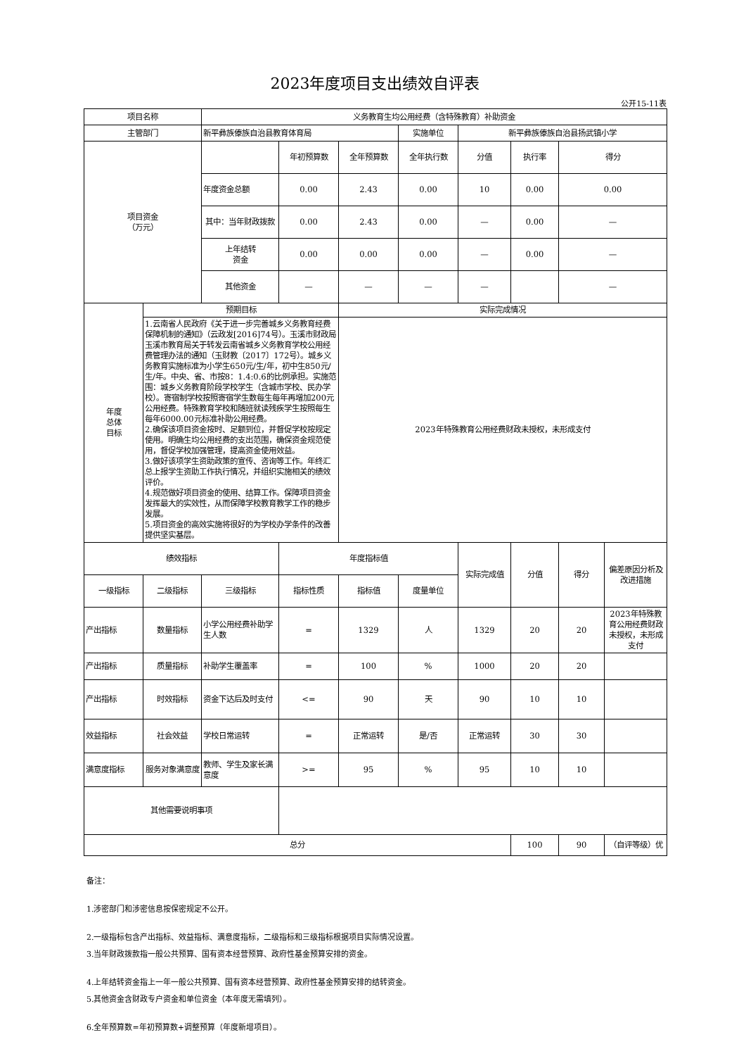2023年度项目支出绩效自评表
公开15-11表
| 项目名称 | | 义务教育生均公用经费（含特殊教育）补助资金 | | | | | | | |
| 主管部门 | | 新平彝族傣族自治县教育体育局 | | | 实施单位 | 新平彝族傣族自治县扬武镇小学 | | | |
| 项目资金 （万元） | | | 年初预算数 | 全年预算数 | 全年执行数 | 分值 | 执行率 | 得分 | |
| | | 年度资金总额 | 0.00 | 2.43 | 0.00 | 10 | 0.00 | 0.00 | |
| | | 其中：当年财政拨款 | 0.00 | 2.43 | 0.00 | — | 0.00 | — | |
| | | 上年结转 资金 | 0.00 | 0.00 | 0.00 | — | 0.00 | — | |
| | | 其他资金 | — | — | — | — | | — | |
| 年度 总体 目标 | 预期目标 | | | 实际完成情况 | | | | | |
| | 1.云南省人民政府《关于进一步完善城乡义务教育经费保障机制的通知》（云政发[2016]74号）。玉溪市财政局玉溪市教育局关于转发云南省城乡义务教育学校公用经费管理办法的通知（玉财教〔2017〕172号）。城乡义务教育实施标准为小学生650元/生/年，初中生850元/生/年。中央、省、市按8：1.4:0.6的比例承担。实施范围：城乡义务教育阶段学校学生（含城市学校、民办学校）。寄宿制学校按照寄宿学生数每生每年再增加200元公用经费。特殊教育学校和随班就读残疾学生按照每生每年6000.00元标准补助公用经费。 2.确保该项目资金按时、足额到位，并督促学校按规定使用。明确生均公用经费的支出范围，确保资金规范使用，督促学校加强管理，提高资金使用效益。 3.做好该项学生资助政策的宣传、咨询等工作。年终汇总上报学生资助工作执行情况，并组织实施相关的绩效评价。 4.规范做好项目资金的使用、结算工作。保障项目资金发挥最大的实效性，从而保障学校教育教学工作的稳步发展。 5.项目资金的高效实施将很好的为学校办学条件的改善提供坚实基层。 | | | 2023年特殊教育公用经费财政未授权，未形成支付 | | | | | |
| 绩效指标 | | | 年度指标值 | | | 实际完成值 | 分值 | 得分 | 偏差原因分析及改进措施 |
| 一级指标 | 二级指标 | 三级指标 | 指标性质 | 指标值 | 度量单位 | | | | |
| 产出指标 | 数量指标 | 小学公用经费补助学生人数 | = | 1329 | 人 | 1329 | 20 | 20 | 2023年特殊教育公用经费财政未授权，未形成支付 |
| 产出指标 | 质量指标 | 补助学生覆盖率 | = | 100 | % | 1000 | 20 | 20 | |
| 产出指标 | 时效指标 | 资金下达后及时支付 | <= | 90 | 天 | 90 | 10 | 10 | |
| 效益指标 | 社会效益 | 学校日常运转 | = | 正常运转 | 是/否 | 正常运转 | 30 | 30 | |
| 满意度指标 | 服务对象满意度 | 教师、学生及家长满意度 | >= | 95 | % | 95 | 10 | 10 | |
| 其他需要说明事项 | | | | | | | | | |
| 总分 | | | | | | | 100 | 90 | （自评等级）优 |
备注：
1.涉密部门和涉密信息按保密规定不公开。
2.一级指标包含产出指标、效益指标、满意度指标，二级指标和三级指标根据项目实际情况设置。
3.当年财政拨款指一般公共预算、国有资本经营预算、政府性基金预算安排的资金。
4.上年结转资金指上一年一般公共预算、国有资本经营预算、政府性基金预算安排的结转资金。
5.其他资金含财政专户资金和单位资金（本年度无需填列）。
6.全年预算数=年初预算数+调整预算（年度新增项目）。